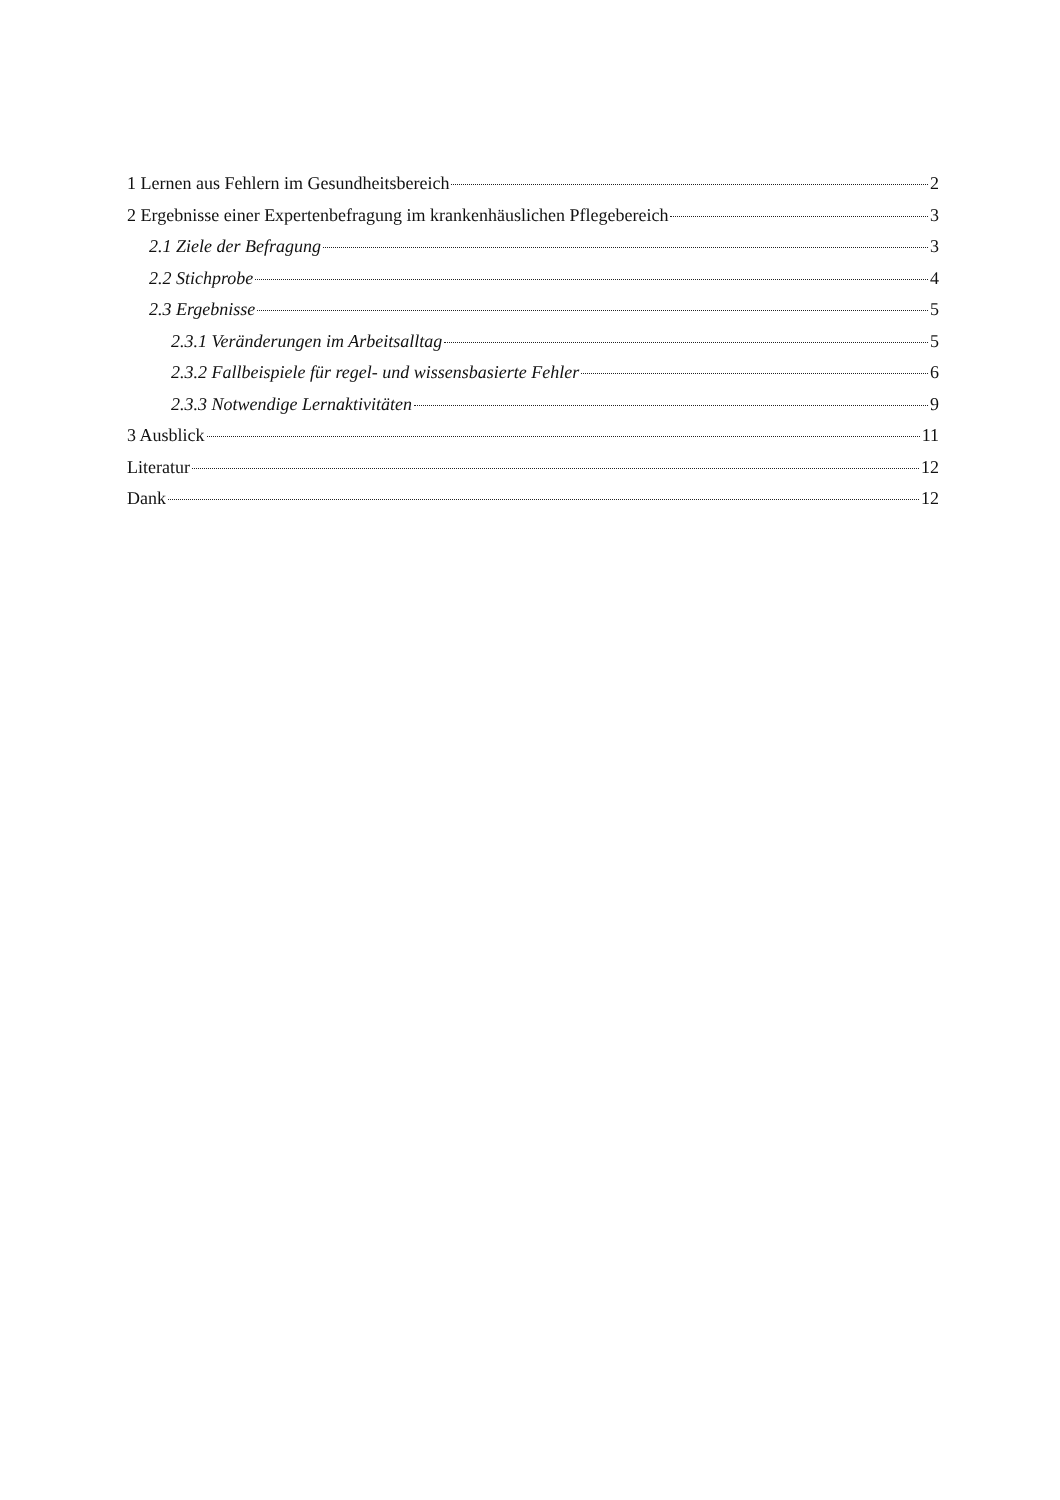1 Lernen aus Fehlern im Gesundheitsbereich 2
2 Ergebnisse einer Expertenbefragung im krankenhäuslichen Pflegebereich 3
2.1 Ziele der Befragung 3
2.2 Stichprobe 4
2.3 Ergebnisse 5
2.3.1 Veränderungen im Arbeitsalltag 5
2.3.2 Fallbeispiele für regel- und wissensbasierte Fehler 6
2.3.3 Notwendige Lernaktivitäten 9
3 Ausblick 11
Literatur 12
Dank 12